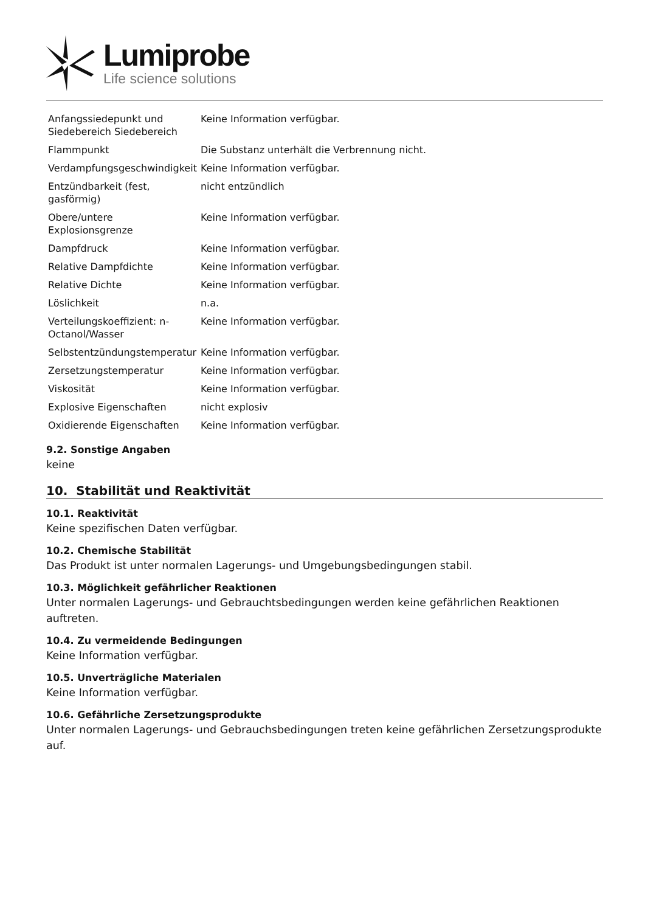Lumiprobe
Life science solutions
| Anfangssiedepunkt und Siedebereich Siedebereich | Keine Information verfügbar. |
| Flammpunkt | Die Substanz unterhält die Verbrennung nicht. |
| Verdampfungsgeschwindigkeit | Keine Information verfügbar. |
| Entzündbarkeit (fest, gasförmig) | nicht entzündlich |
| Obere/untere Explosionsgrenze | Keine Information verfügbar. |
| Dampfdruck | Keine Information verfügbar. |
| Relative Dampfdichte | Keine Information verfügbar. |
| Relative Dichte | Keine Information verfügbar. |
| Löslichkeit | n.a. |
| Verteilungskoeffizient: n-Octanol/Wasser | Keine Information verfügbar. |
| Selbstentzündungstemperatur | Keine Information verfügbar. |
| Zersetzungstemperatur | Keine Information verfügbar. |
| Viskosität | Keine Information verfügbar. |
| Explosive Eigenschaften | nicht explosiv |
| Oxidierende Eigenschaften | Keine Information verfügbar. |
9.2. Sonstige Angaben
keine
10. Stabilität und Reaktivität
10.1. Reaktivität
Keine spezifischen Daten verfügbar.
10.2. Chemische Stabilität
Das Produkt ist unter normalen Lagerungs- und Umgebungsbedingungen stabil.
10.3. Möglichkeit gefährlicher Reaktionen
Unter normalen Lagerungs- und Gebrauchtsbedingungen werden keine gefährlichen Reaktionen auftreten.
10.4. Zu vermeidende Bedingungen
Keine Information verfügbar.
10.5. Unverträgliche Materialen
Keine Information verfügbar.
10.6. Gefährliche Zersetzungsprodukte
Unter normalen Lagerungs- und Gebrauchsbedingungen treten keine gefährlichen Zersetzungsprodukte auf.